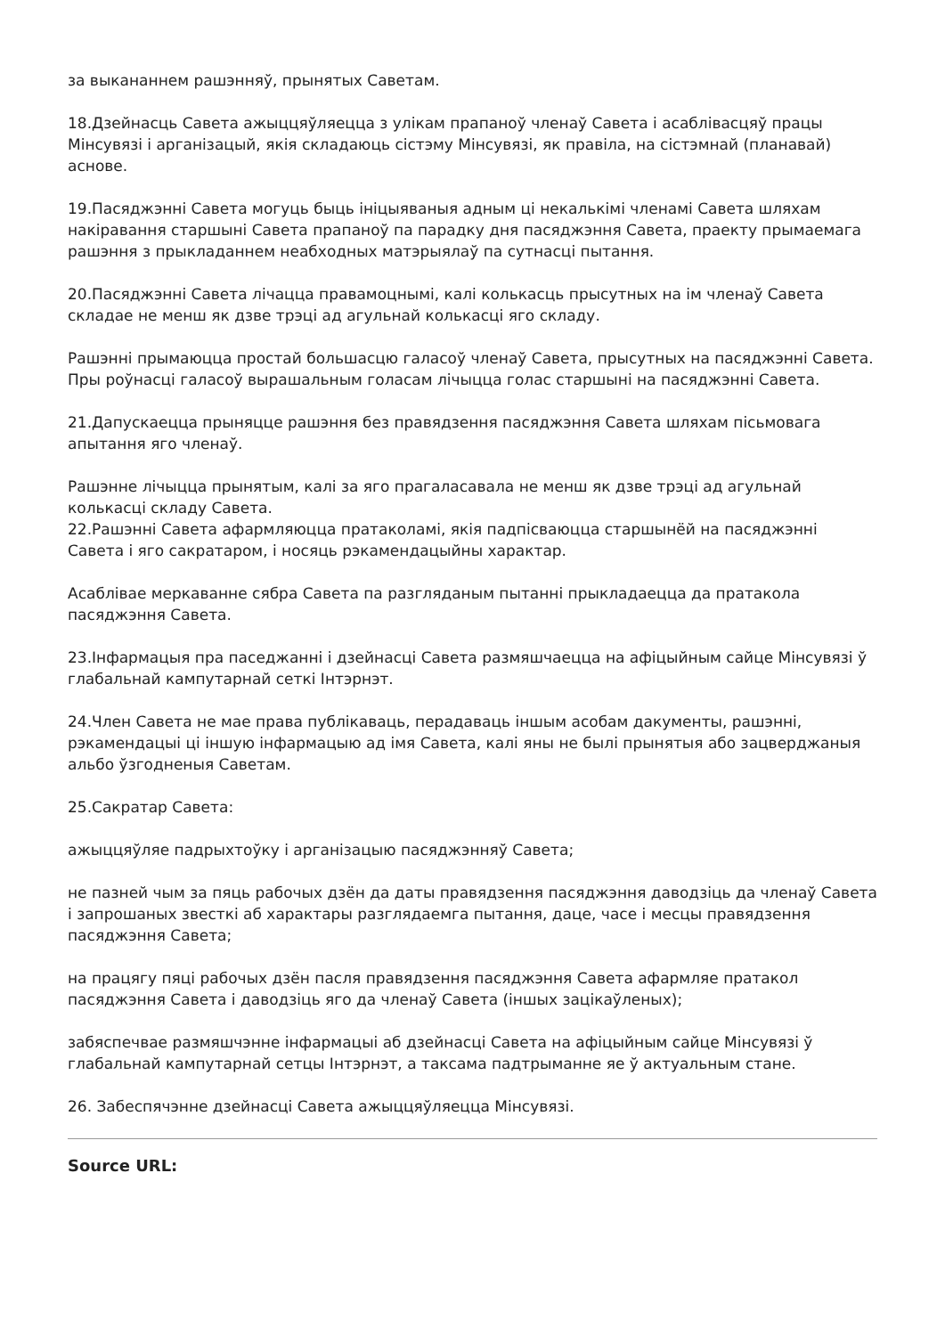за выкананнем рашэнняў, прынятых Саветам.
18.Дзейнасць Савета ажыццяўляецца з улікам прапаноў членаў Савета і асаблівасцяў працы Мінсувязі і арганізацый, якія складаюць сістэму Мінсувязі, як правіла, на сістэмнай (планавай) аснове.
19.Пасяджэнні Савета могуць быць ініцыяваныя адным ці некалькімі членамі Савета шляхам накіравання старшыні Савета прапаноў па парадку дня пасяджэння Савета, праекту прымаемага рашэння з прыкладаннем неабходных матэрыялаў па сутнасці пытання.
20.Пасяджэнні Савета лічацца правамоцнымі, калі колькасць прысутных на ім членаў Савета складае не менш як дзве трэці ад агульнай колькасці яго складу.
Рашэнні прымаюцца простай большасцю галасоў членаў Савета, прысутных на пасяджэнні Савета. Пры роўнасці галасоў вырашальным голасам лічыцца голас старшыні на пасяджэнні Савета.
21.Дапускаецца прыняцце рашэння без правядзення пасяджэння Савета шляхам пісьмовага апытання яго членаў.
Рашэнне лічыцца прынятым, калі за яго прагаласавала не менш як дзве трэці ад агульнай колькасці складу Савета.
22.Рашэнні Савета афармляюцца пратаколамі, якія падпісваюцца старшынёй на пасяджэнні Савета і яго сакратаром, і носяць рэкамендацыйны характар.
Асаблівае меркаванне сябра Савета па разгляданым пытанні прыкладаецца да пратакола пасяджэння Савета.
23.Інфармацыя пра паседжанні і дзейнасці Савета размяшчаецца на афіцыйным сайце Мінсувязі ў глабальнай кампутарнай сеткі Інтэрнэт.
24.Член Савета не мае права публікаваць, перадаваць іншым асобам дакументы, рашэнні, рэкамендацыі ці іншую інфармацыю ад імя Савета, калі яны не былі прынятыя або зацверджаныя альбо ўзгодненыя Саветам.
25.Сакратар Савета:
ажыццяўляе падрыхтоўку і арганізацыю пасяджэнняў Савета;
не пазней чым за пяць рабочых дзён да даты правядзення пасяджэння даводзіць да членаў Савета і запрошаных звесткі аб характары разглядаемга пытання, даце, часе і месцы правядзення пасяджэння Савета;
на працягу пяці рабочых дзён пасля правядзення пасяджэння Савета афармляе пратакол пасяджэння Савета і даводзіць яго да членаў Савета (іншых зацікаўленых);
забяспечвае размяшчэнне інфармацыі аб дзейнасці Савета на афіцыйным сайце Мінсувязі ў глабальнай кампутарнай сетцы Інтэрнэт, а таксама падтрыманне яе ў актуальным стане.
26. Забеспячэнне дзейнасці Савета ажыццяўляецца Мінсувязі.
Source URL: